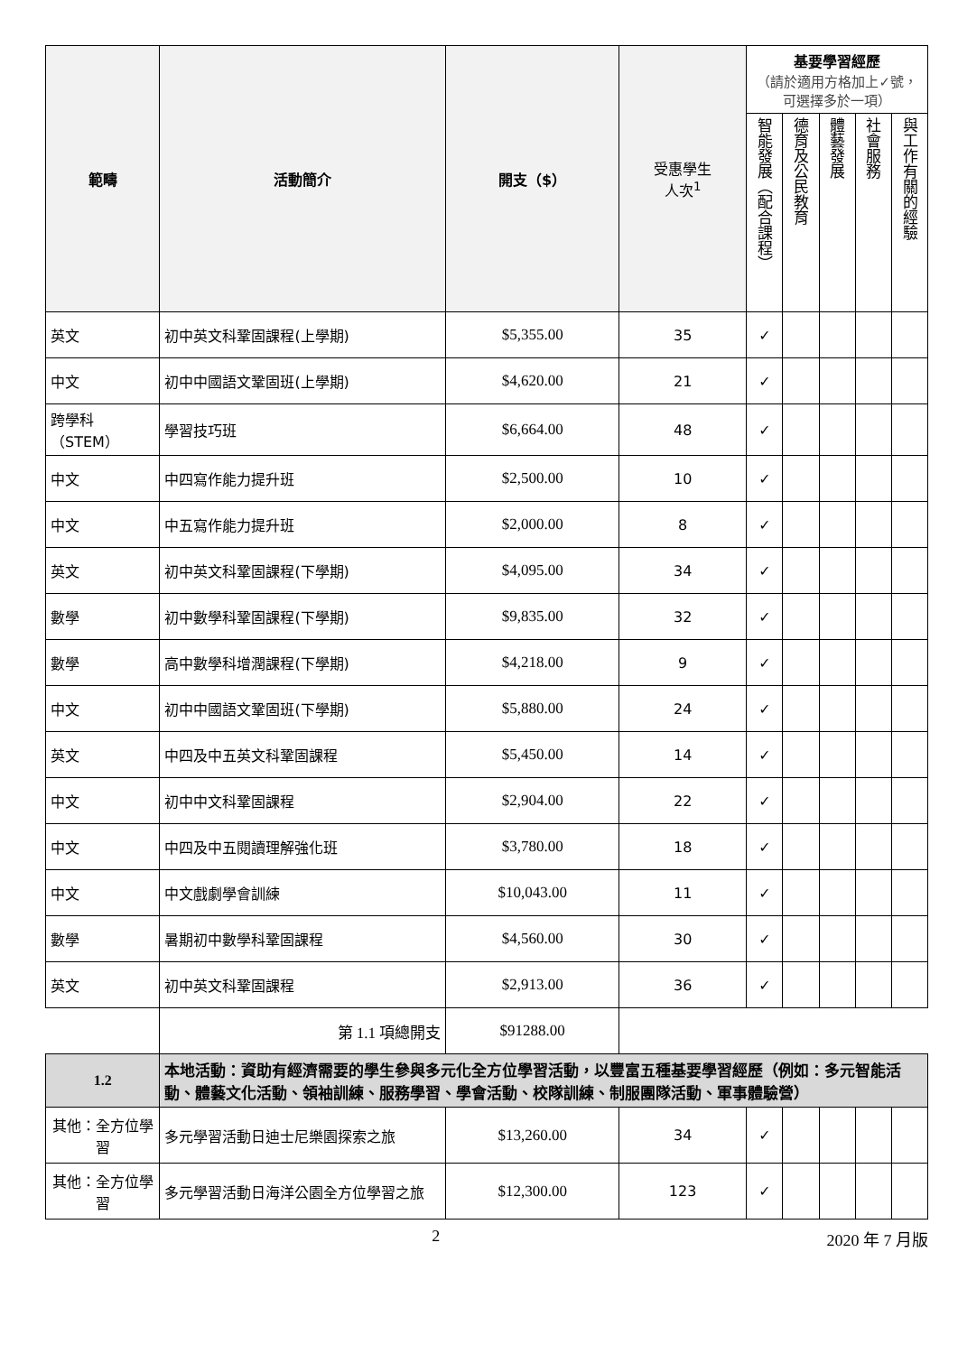| 範疇 | 活動簡介 | 開支（$） | 受惠學生 人次<sup>1</sup> | 基要學習經歷 （請於適用方格加上✓號，可選擇多於一項） | | | | |
| --- | --- | --- | --- | --- | --- | --- | --- | --- |
| | | | | 智能發展（配合課程） | 德育及公民教育 | 體藝發展 | 社會服務 | 與工作有關的經驗 |
| 英文 | 初中英文科鞏固課程(上學期) | $5,355.00 | 35 | ✓ | | | | |
| 中文 | 初中中國語文鞏固班(上學期) | $4,620.00 | 21 | ✓ | | | | |
| 跨學科 （STEM） | 學習技巧班 | $6,664.00 | 48 | ✓ | | | | |
| 中文 | 中四寫作能力提升班 | $2,500.00 | 10 | ✓ | | | | |
| 中文 | 中五寫作能力提升班 | $2,000.00 | 8 | ✓ | | | | |
| 英文 | 初中英文科鞏固課程(下學期) | $4,095.00 | 34 | ✓ | | | | |
| 數學 | 初中數學科鞏固課程(下學期) | $9,835.00 | 32 | ✓ | | | | |
| 數學 | 高中數學科增潤課程(下學期) | $4,218.00 | 9 | ✓ | | | | |
| 中文 | 初中中國語文鞏固班(下學期) | $5,880.00 | 24 | ✓ | | | | |
| 英文 | 中四及中五英文科鞏固課程 | $5,450.00 | 14 | ✓ | | | | |
| 中文 | 初中中文科鞏固課程 | $2,904.00 | 22 | ✓ | | | | |
| 中文 | 中四及中五閱讀理解強化班 | $3,780.00 | 18 | ✓ | | | | |
| 中文 | 中文戲劇學會訓練 | $10,043.00 | 11 | ✓ | | | | |
| 數學 | 暑期初中數學科鞏固課程 | $4,560.00 | 30 | ✓ | | | | |
| 英文 | 初中英文科鞏固課程 | $2,913.00 | 36 | ✓ | | | | |
| | 第 1.1 項總開支 | $91288.00 | | | | | | |
| 1.2 | 本地活動：資助有經濟需要的學生參與多元化全方位學習活動，以豐富五種基要學習經歷（例如：多元智能活動、體藝文化活動、領袖訓練、服務學習、學會活動、校隊訓練、制服團隊活動、軍事體驗營） | | | | | | | |
| 其他：全方位學習 | 多元學習活動日迪士尼樂園探索之旅 | $13,260.00 | 34 | ✓ | | | | |
| 其他：全方位學習 | 多元學習活動日海洋公園全方位學習之旅 | $12,300.00 | 123 | ✓ | | | | |
2 2020 年 7 月版